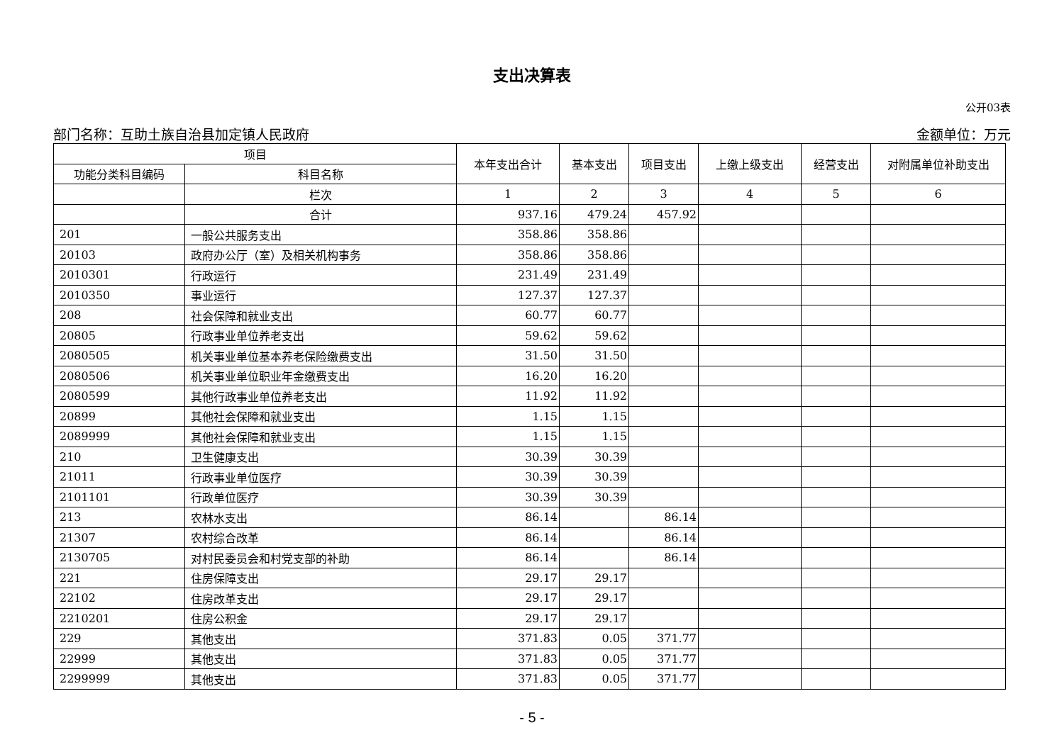支出决算表
公开03表
部门名称：互助土族自治县加定镇人民政府 金额单位：万元
| 项目 | | 本年支出合计 | 基本支出 | 项目支出 | 上缴上级支出 | 经营支出 | 对附属单位补助支出 |
| --- | --- | --- | --- | --- | --- | --- | --- |
| 功能分类科目编码 | 科目名称 | | | | | | |
| | 栏次 | 1 | 2 | 3 | 4 | 5 | 6 |
| | 合计 | 937.16 | 479.24 | 457.92 | | | |
| 201 | 一般公共服务支出 | 358.86 | 358.86 | | | | |
| 20103 | 政府办公厅（室）及相关机构事务 | 358.86 | 358.86 | | | | |
| 2010301 | 行政运行 | 231.49 | 231.49 | | | | |
| 2010350 | 事业运行 | 127.37 | 127.37 | | | | |
| 208 | 社会保障和就业支出 | 60.77 | 60.77 | | | | |
| 20805 | 行政事业单位养老支出 | 59.62 | 59.62 | | | | |
| 2080505 | 机关事业单位基本养老保险缴费支出 | 31.50 | 31.50 | | | | |
| 2080506 | 机关事业单位职业年金缴费支出 | 16.20 | 16.20 | | | | |
| 2080599 | 其他行政事业单位养老支出 | 11.92 | 11.92 | | | | |
| 20899 | 其他社会保障和就业支出 | 1.15 | 1.15 | | | | |
| 2089999 | 其他社会保障和就业支出 | 1.15 | 1.15 | | | | |
| 210 | 卫生健康支出 | 30.39 | 30.39 | | | | |
| 21011 | 行政事业单位医疗 | 30.39 | 30.39 | | | | |
| 2101101 | 行政单位医疗 | 30.39 | 30.39 | | | | |
| 213 | 农林水支出 | 86.14 | | 86.14 | | | |
| 21307 | 农村综合改革 | 86.14 | | 86.14 | | | |
| 2130705 | 对村民委员会和村党支部的补助 | 86.14 | | 86.14 | | | |
| 221 | 住房保障支出 | 29.17 | 29.17 | | | | |
| 22102 | 住房改革支出 | 29.17 | 29.17 | | | | |
| 2210201 | 住房公积金 | 29.17 | 29.17 | | | | |
| 229 | 其他支出 | 371.83 | 0.05 | 371.77 | | | |
| 22999 | 其他支出 | 371.83 | 0.05 | 371.77 | | | |
| 2299999 | 其他支出 | 371.83 | 0.05 | 371.77 | | | |
- 5 -